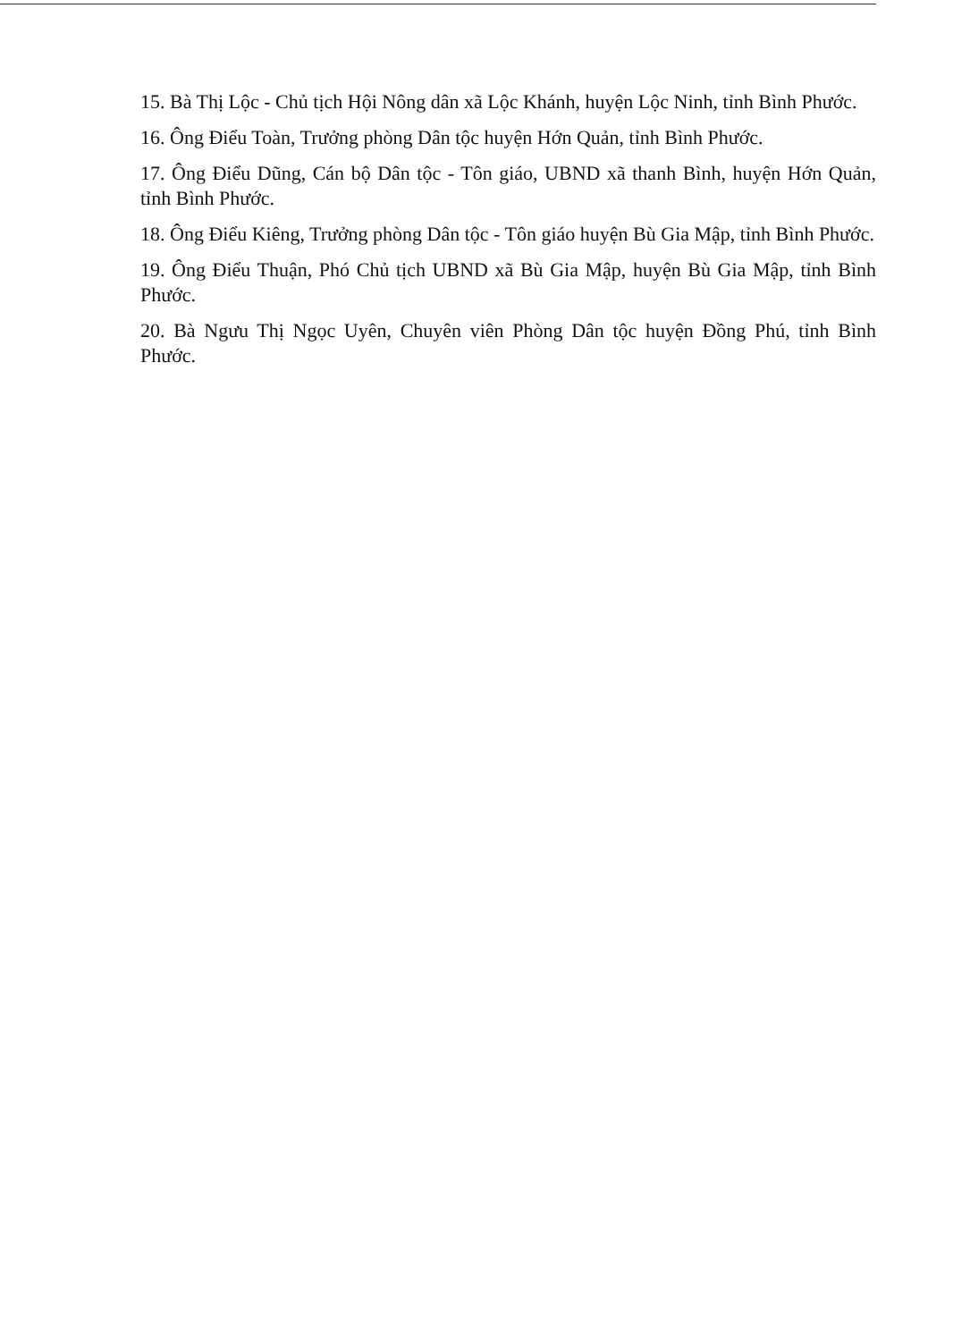15. Bà Thị Lộc - Chủ tịch Hội Nông dân xã Lộc Khánh, huyện Lộc Ninh, tỉnh Bình Phước.
16. Ông Điểu Toàn, Trưởng phòng Dân tộc huyện Hớn Quản, tỉnh Bình Phước.
17. Ông Điểu Dũng, Cán bộ Dân tộc - Tôn giáo, UBND xã thanh Bình, huyện Hớn Quản, tỉnh Bình Phước.
18. Ông Điểu Kiêng, Trưởng phòng Dân tộc - Tôn giáo huyện Bù Gia Mập, tỉnh Bình Phước.
19. Ông Điểu Thuận, Phó Chủ tịch UBND xã Bù Gia Mập, huyện Bù Gia Mập, tỉnh Bình Phước.
20. Bà Ngưu Thị Ngọc Uyên, Chuyên viên Phòng Dân tộc huyện Đồng Phú, tỉnh Bình Phước.